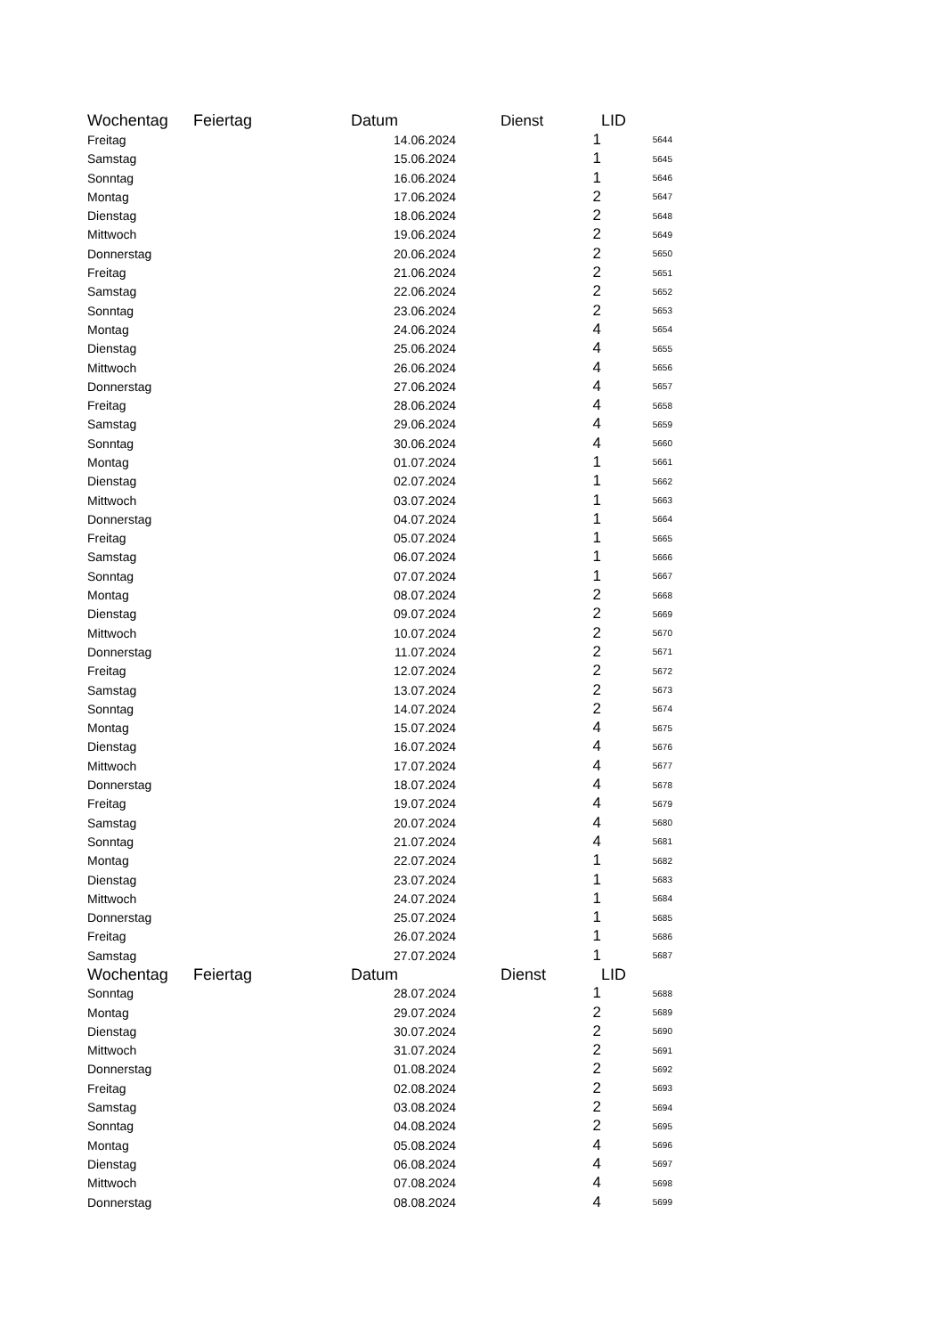| Wochentag | Feiertag | Datum | Dienst | LID |
| --- | --- | --- | --- | --- |
| Freitag | | 14.06.2024 | 1 | 5644 |
| Samstag | | 15.06.2024 | 1 | 5645 |
| Sonntag | | 16.06.2024 | 1 | 5646 |
| Montag | | 17.06.2024 | 2 | 5647 |
| Dienstag | | 18.06.2024 | 2 | 5648 |
| Mittwoch | | 19.06.2024 | 2 | 5649 |
| Donnerstag | | 20.06.2024 | 2 | 5650 |
| Freitag | | 21.06.2024 | 2 | 5651 |
| Samstag | | 22.06.2024 | 2 | 5652 |
| Sonntag | | 23.06.2024 | 2 | 5653 |
| Montag | | 24.06.2024 | 4 | 5654 |
| Dienstag | | 25.06.2024 | 4 | 5655 |
| Mittwoch | | 26.06.2024 | 4 | 5656 |
| Donnerstag | | 27.06.2024 | 4 | 5657 |
| Freitag | | 28.06.2024 | 4 | 5658 |
| Samstag | | 29.06.2024 | 4 | 5659 |
| Sonntag | | 30.06.2024 | 4 | 5660 |
| Montag | | 01.07.2024 | 1 | 5661 |
| Dienstag | | 02.07.2024 | 1 | 5662 |
| Mittwoch | | 03.07.2024 | 1 | 5663 |
| Donnerstag | | 04.07.2024 | 1 | 5664 |
| Freitag | | 05.07.2024 | 1 | 5665 |
| Samstag | | 06.07.2024 | 1 | 5666 |
| Sonntag | | 07.07.2024 | 1 | 5667 |
| Montag | | 08.07.2024 | 2 | 5668 |
| Dienstag | | 09.07.2024 | 2 | 5669 |
| Mittwoch | | 10.07.2024 | 2 | 5670 |
| Donnerstag | | 11.07.2024 | 2 | 5671 |
| Freitag | | 12.07.2024 | 2 | 5672 |
| Samstag | | 13.07.2024 | 2 | 5673 |
| Sonntag | | 14.07.2024 | 2 | 5674 |
| Montag | | 15.07.2024 | 4 | 5675 |
| Dienstag | | 16.07.2024 | 4 | 5676 |
| Mittwoch | | 17.07.2024 | 4 | 5677 |
| Donnerstag | | 18.07.2024 | 4 | 5678 |
| Freitag | | 19.07.2024 | 4 | 5679 |
| Samstag | | 20.07.2024 | 4 | 5680 |
| Sonntag | | 21.07.2024 | 4 | 5681 |
| Montag | | 22.07.2024 | 1 | 5682 |
| Dienstag | | 23.07.2024 | 1 | 5683 |
| Mittwoch | | 24.07.2024 | 1 | 5684 |
| Donnerstag | | 25.07.2024 | 1 | 5685 |
| Freitag | | 26.07.2024 | 1 | 5686 |
| Samstag | | 27.07.2024 | 1 | 5687 |
| Wochentag | Feiertag | Datum | Dienst | LID |
| Sonntag | | 28.07.2024 | 1 | 5688 |
| Montag | | 29.07.2024 | 2 | 5689 |
| Dienstag | | 30.07.2024 | 2 | 5690 |
| Mittwoch | | 31.07.2024 | 2 | 5691 |
| Donnerstag | | 01.08.2024 | 2 | 5692 |
| Freitag | | 02.08.2024 | 2 | 5693 |
| Samstag | | 03.08.2024 | 2 | 5694 |
| Sonntag | | 04.08.2024 | 2 | 5695 |
| Montag | | 05.08.2024 | 4 | 5696 |
| Dienstag | | 06.08.2024 | 4 | 5697 |
| Mittwoch | | 07.08.2024 | 4 | 5698 |
| Donnerstag | | 08.08.2024 | 4 | 5699 |